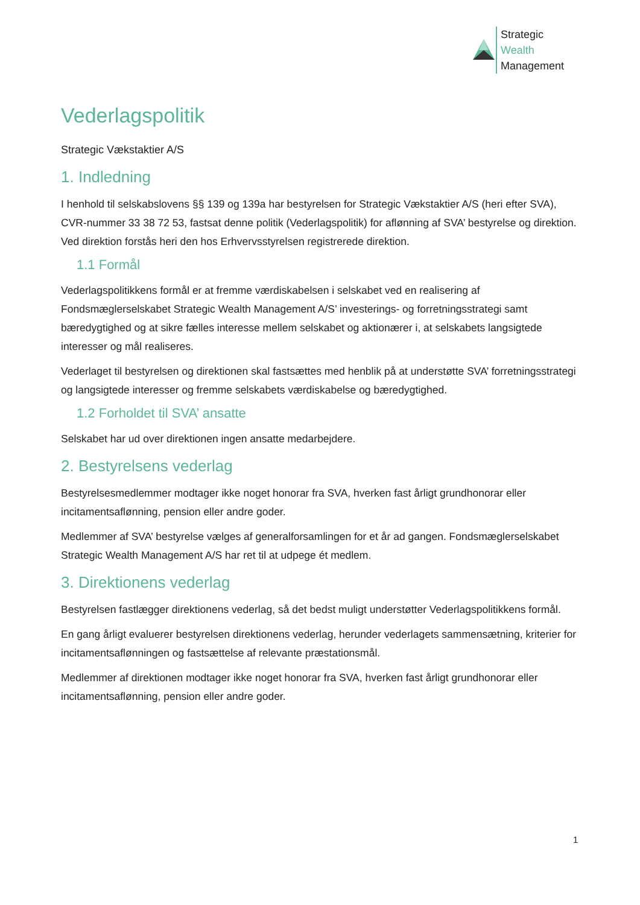Strategic
Wealth
Management
Vederlagspolitik
Strategic Vækstaktier A/S
1. Indledning
I henhold til selskabslovens §§ 139 og 139a har bestyrelsen for Strategic Vækstaktier A/S (heri efter SVA), CVR-nummer 33 38 72 53, fastsat denne politik (Vederlagspolitik) for aflønning af SVA’ bestyrelse og direktion. Ved direktion forstås heri den hos Erhvervsstyrelsen registrerede direktion.
1.1 Formål
Vederlagspolitikkens formål er at fremme værdiskabelsen i selskabet ved en realisering af Fondsmæglerselskabet Strategic Wealth Management A/S’ investerings- og forretningsstrategi samt bæredygtighed og at sikre fælles interesse mellem selskabet og aktionærer i, at selskabets langsigtede interesser og mål realiseres.
Vederlaget til bestyrelsen og direktionen skal fastsættes med henblik på at understøtte SVA’ forretningsstrategi og langsigtede interesser og fremme selskabets værdiskabelse og bæredygtighed.
1.2 Forholdet til SVA’ ansatte
Selskabet har ud over direktionen ingen ansatte medarbejdere.
2. Bestyrelsens vederlag
Bestyrelsesmedlemmer modtager ikke noget honorar fra SVA, hverken fast årligt grundhonorar eller incitamentsaflønning, pension eller andre goder.
Medlemmer af SVA’ bestyrelse vælges af generalforsamlingen for et år ad gangen. Fondsmæglerselskabet Strategic Wealth Management A/S har ret til at udpege ét medlem.
3. Direktionens vederlag
Bestyrelsen fastlægger direktionens vederlag, så det bedst muligt understøtter Vederlagspolitikkens formål.
En gang årligt evaluerer bestyrelsen direktionens vederlag, herunder vederlagets sammensætning, kriterier for incitamentsaflønningen og fastsættelse af relevante præstationsmål.
Medlemmer af direktionen modtager ikke noget honorar fra SVA, hverken fast årligt grundhonorar eller incitamentsaflønning, pension eller andre goder.
1